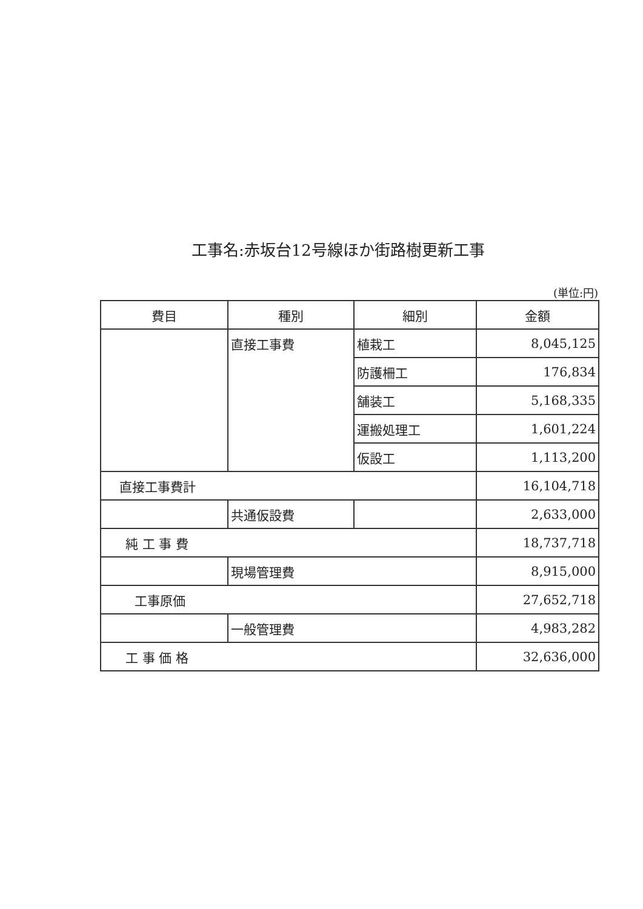工事名:赤坂台12号線ほか街路樹更新工事
(単位:円)
| 費目 | 種別 | 細別 | 金額 |
| --- | --- | --- | --- |
| | 直接工事費 | 植栽工 | 8,045,125 |
| | | 防護柵工 | 176,834 |
| | | 舗装工 | 5,168,335 |
| | | 運搬処理工 | 1,601,224 |
| | | 仮設工 | 1,113,200 |
| 直接工事費計 | | | 16,104,718 |
| | 共通仮設費 | | 2,633,000 |
| 純 工 事 費 | | | 18,737,718 |
| | 現場管理費 | | 8,915,000 |
| 工事原価 | | | 27,652,718 |
| | 一般管理費 | | 4,983,282 |
| 工 事 価 格 | | | 32,636,000 |